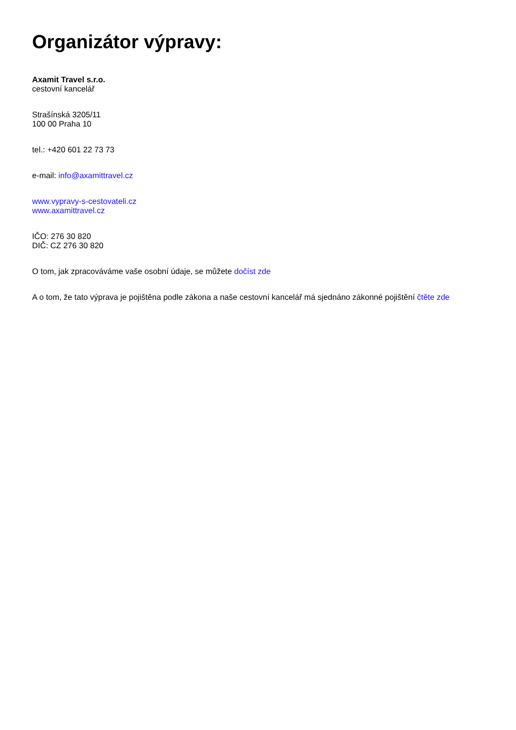Organizátor výpravy:
Axamit Travel s.r.o.
cestovní kancelář
Strašínská 3205/11
100 00 Praha 10
tel.: +420 601 22 73 73
e-mail: info@axamittravel.cz
www.vypravy-s-cestovateli.cz
www.axamittravel.cz
IČO: 276 30 820
DIČ: CZ 276 30 820
O tom, jak zpracováváme vaše osobní údaje, se můžete dočíst zde
A o tom, že tato výprava je pojištěna podle zákona a naše cestovní kancelář má sjednáno zákonné pojištění čtěte zde